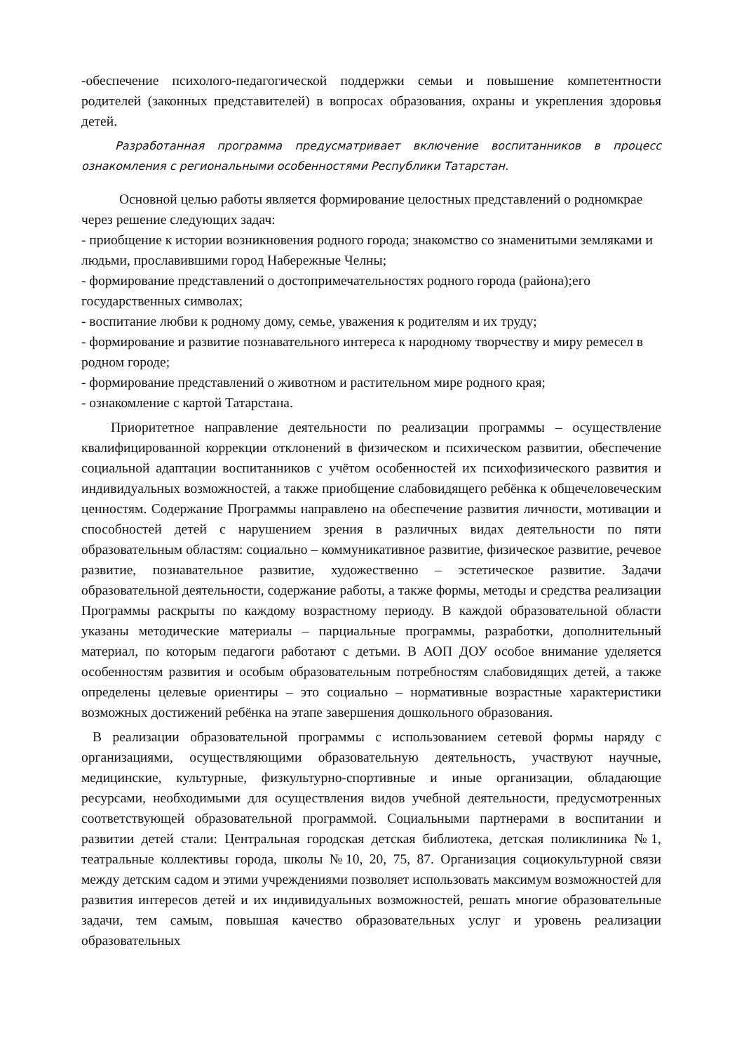-обеспечение психолого-педагогической поддержки семьи и повышение компетентности родителей (законных представителей) в вопросах образования, охраны и укрепления здоровья детей.
Разработанная программа предусматривает включение воспитанников в процесс ознакомления с региональными особенностями Республики Татарстан.
Основной целью работы является формирование целостных представлений о родномкрае через решение следующих задач:
- приобщение к истории возникновения родного города; знакомство со знаменитыми земляками и людьми, прославившими город Набережные Челны;
- формирование представлений о достопримечательностях родного города (района);его государственных символах;
- воспитание любви к родному дому, семье, уважения к родителям и их труду;
- формирование и развитие познавательного интереса к народному творчеству и миру ремесел в родном городе;
- формирование представлений о животном и растительном мире родного края;
- ознакомление с картой Татарстана.
Приоритетное направление деятельности по реализации программы – осуществление квалифицированной коррекции отклонений в физическом и психическом развитии, обеспечение социальной адаптации воспитанников с учётом особенностей их психофизического развития и индивидуальных возможностей, а также приобщение слабовидящего ребёнка к общечеловеческим ценностям. Содержание Программы направлено на обеспечение развития личности, мотивации и способностей детей с нарушением зрения в различных видах деятельности по пяти образовательным областям: социально – коммуникативное развитие, физическое развитие, речевое развитие, познавательное развитие, художественно – эстетическое развитие. Задачи образовательной деятельности, содержание работы, а также формы, методы и средства реализации Программы раскрыты по каждому возрастному периоду. В каждой образовательной области указаны методические материалы – парциальные программы, разработки, дополнительный материал, по которым педагоги работают с детьми. В АОП ДОУ особое внимание уделяется особенностям развития и особым образовательным потребностям слабовидящих детей, а также определены целевые ориентиры – это социально – нормативные возрастные характеристики возможных достижений ребёнка на этапе завершения дошкольного образования.
В реализации образовательной программы с использованием сетевой формы наряду с организациями, осуществляющими образовательную деятельность, участвуют научные, медицинские, культурные, физкультурно-спортивные и иные организации, обладающие ресурсами, необходимыми для осуществления видов учебной деятельности, предусмотренных соответствующей образовательной программой. Социальными партнерами в воспитании и развитии детей стали: Центральная городская детская библиотека, детская поликлиника №1, театральные коллективы города, школы №10, 20, 75, 87. Организация социокультурной связи между детским садом и этими учреждениями позволяет использовать максимум возможностей для развития интересов детей и их индивидуальных возможностей, решать многие образовательные задачи, тем самым, повышая качество образовательных услуг и уровень реализации образовательных